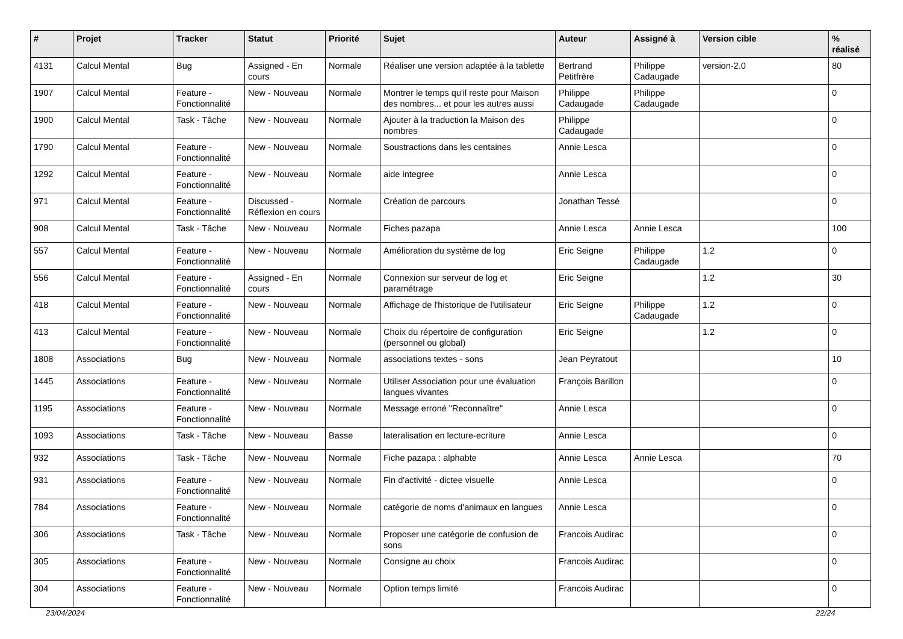| # | Projet | Tracker | Statut | Priorité | Sujet | Auteur | Assigné à | Version cible | % réalisé |
| --- | --- | --- | --- | --- | --- | --- | --- | --- | --- |
| 4131 | Calcul Mental | Bug | Assigned - En cours | Normale | Réaliser une version adaptée à la tablette | Bertrand Petitfrère | Philippe Cadaugade | version-2.0 | 80 |
| 1907 | Calcul Mental | Feature - Fonctionnalité | New - Nouveau | Normale | Montrer le temps qu'il reste pour Maison des nombres... et pour les autres aussi | Philippe Cadaugade | Philippe Cadaugade | | 0 |
| 1900 | Calcul Mental | Task - Tâche | New - Nouveau | Normale | Ajouter à la traduction la Maison des nombres | Philippe Cadaugade | | | 0 |
| 1790 | Calcul Mental | Feature - Fonctionnalité | New - Nouveau | Normale | Soustractions dans les centaines | Annie Lesca | | | 0 |
| 1292 | Calcul Mental | Feature - Fonctionnalité | New - Nouveau | Normale | aide integree | Annie Lesca | | | 0 |
| 971 | Calcul Mental | Feature - Fonctionnalité | Discussed - Réflexion en cours | Normale | Création de parcours | Jonathan Tessé | | | 0 |
| 908 | Calcul Mental | Task - Tâche | New - Nouveau | Normale | Fiches pazapa | Annie Lesca | Annie Lesca | | 100 |
| 557 | Calcul Mental | Feature - Fonctionnalité | New - Nouveau | Normale | Amélioration du système de log | Eric Seigne | Philippe Cadaugade | 1.2 | 0 |
| 556 | Calcul Mental | Feature - Fonctionnalité | Assigned - En cours | Normale | Connexion sur serveur de log et paramétrage | Eric Seigne | | 1.2 | 30 |
| 418 | Calcul Mental | Feature - Fonctionnalité | New - Nouveau | Normale | Affichage de l'historique de l'utilisateur | Eric Seigne | Philippe Cadaugade | 1.2 | 0 |
| 413 | Calcul Mental | Feature - Fonctionnalité | New - Nouveau | Normale | Choix du répertoire de configuration (personnel ou global) | Eric Seigne | | 1.2 | 0 |
| 1808 | Associations | Bug | New - Nouveau | Normale | associations textes - sons | Jean Peyratout | | | 10 |
| 1445 | Associations | Feature - Fonctionnalité | New - Nouveau | Normale | Utiliser Association pour une évaluation langues vivantes | François Barillon | | | 0 |
| 1195 | Associations | Feature - Fonctionnalité | New - Nouveau | Normale | Message erroné "Reconnaître" | Annie Lesca | | | 0 |
| 1093 | Associations | Task - Tâche | New - Nouveau | Basse | lateralisation en lecture-ecriture | Annie Lesca | | | 0 |
| 932 | Associations | Task - Tâche | New - Nouveau | Normale | Fiche pazapa : alphabte | Annie Lesca | Annie Lesca | | 70 |
| 931 | Associations | Feature - Fonctionnalité | New - Nouveau | Normale | Fin d'activité - dictee visuelle | Annie Lesca | | | 0 |
| 784 | Associations | Feature - Fonctionnalité | New - Nouveau | Normale | catégorie de noms d'animaux en langues | Annie Lesca | | | 0 |
| 306 | Associations | Task - Tâche | New - Nouveau | Normale | Proposer une catégorie de confusion de sons | Francois Audirac | | | 0 |
| 305 | Associations | Feature - Fonctionnalité | New - Nouveau | Normale | Consigne au choix | Francois Audirac | | | 0 |
| 304 | Associations | Feature - Fonctionnalité | New - Nouveau | Normale | Option temps limité | Francois Audirac | | | 0 |
23/04/2024 22/24